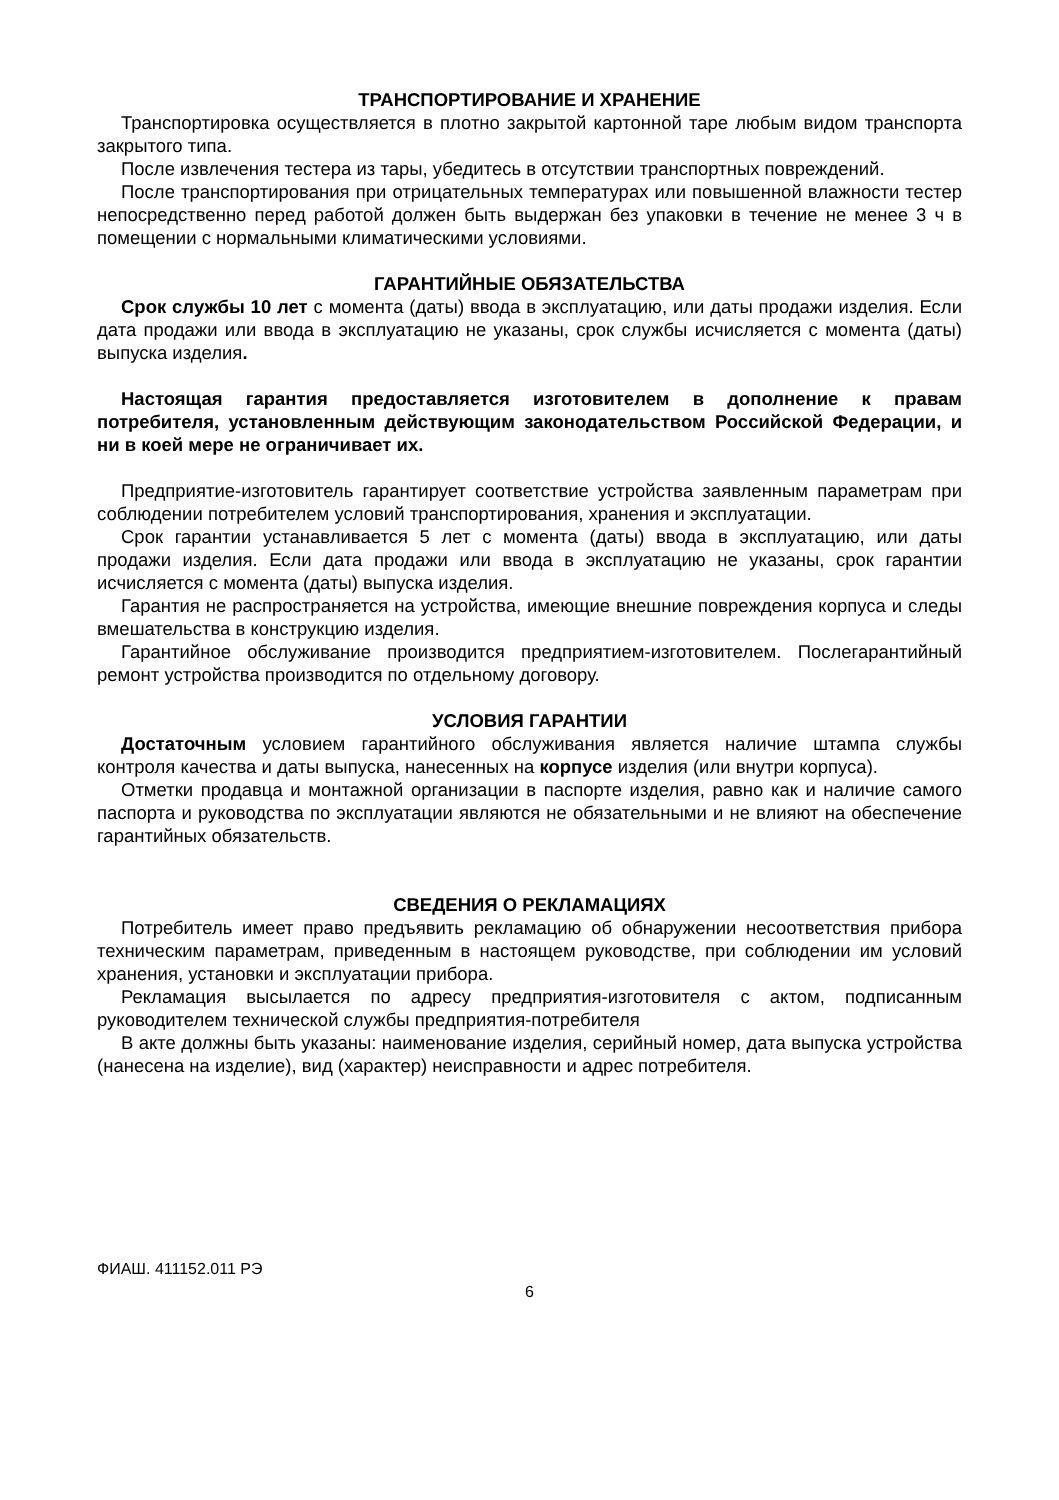ТРАНСПОРТИРОВАНИЕ И ХРАНЕНИЕ
Транспортировка осуществляется в плотно закрытой картонной таре любым видом транспорта закрытого типа.
После извлечения тестера из тары, убедитесь в отсутствии транспортных повреждений.
После транспортирования при отрицательных температурах или повышенной влажности тестер непосредственно перед работой должен быть выдержан без упаковки в течение не менее 3 ч в помещении с нормальными климатическими условиями.
ГАРАНТИЙНЫЕ ОБЯЗАТЕЛЬСТВА
Срок службы 10 лет с момента (даты) ввода в эксплуатацию, или даты продажи изделия. Если дата продажи или ввода в эксплуатацию не указаны, срок службы исчисляется с момента (даты) выпуска изделия.
Настоящая гарантия предоставляется изготовителем в дополнение к правам потребителя, установленным действующим законодательством Российской Федерации, и ни в коей мере не ограничивает их.
Предприятие-изготовитель гарантирует соответствие устройства заявленным параметрам при соблюдении потребителем условий транспортирования, хранения и эксплуатации.
Срок гарантии устанавливается 5 лет с момента (даты) ввода в эксплуатацию, или даты продажи изделия. Если дата продажи или ввода в эксплуатацию не указаны, срок гарантии исчисляется с момента (даты) выпуска изделия.
Гарантия не распространяется на устройства, имеющие внешние повреждения корпуса и следы вмешательства в конструкцию изделия.
Гарантийное обслуживание производится предприятием-изготовителем. Послегарантийный ремонт устройства производится по отдельному договору.
УСЛОВИЯ ГАРАНТИИ
Достаточным условием гарантийного обслуживания является наличие штампа службы контроля качества и даты выпуска, нанесенных на корпусе изделия (или внутри корпуса).
Отметки продавца и монтажной организации в паспорте изделия, равно как и наличие самого паспорта и руководства по эксплуатации являются не обязательными и не влияют на обеспечение гарантийных обязательств.
СВЕДЕНИЯ О РЕКЛАМАЦИЯХ
Потребитель имеет право предъявить рекламацию об обнаружении несоответствия прибора техническим параметрам, приведенным в настоящем руководстве, при соблюдении им условий хранения, установки и эксплуатации прибора.
Рекламация высылается по адресу предприятия-изготовителя с актом, подписанным руководителем технической службы предприятия-потребителя
В акте должны быть указаны: наименование изделия, серийный номер, дата выпуска устройства (нанесена на изделие), вид (характер) неисправности и адрес потребителя.
ФИАШ. 411152.011 РЭ
6